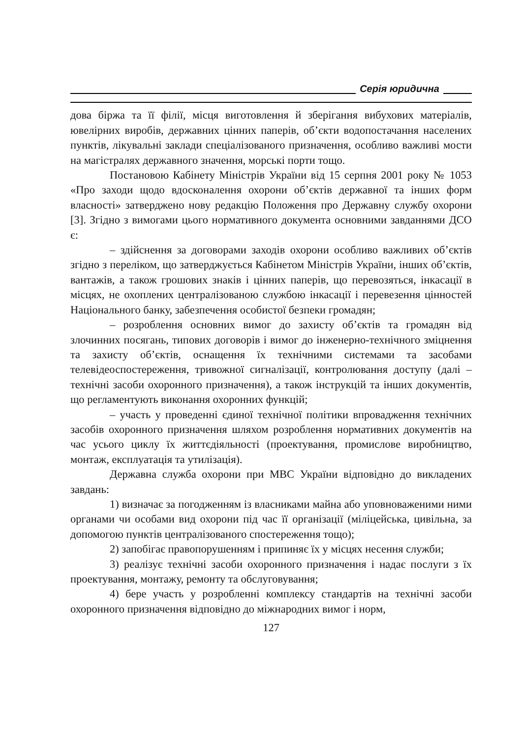Серія юридична
дова біржа та її філії, місця виготовлення й зберігання вибухових матеріалів, ювелірних виробів, державних цінних паперів, об’єкти водопостачання населених пунктів, лікувальні заклади спеціалізованого призначення, особливо важливі мости на магістралях державного значення, морські порти тощо.
Постановою Кабінету Міністрів України від 15 серпня 2001 року № 1053 «Про заходи щодо вдосконалення охорони об’єктів державної та інших форм власності» затверджено нову редакцію Положення про Державну службу охорони [3]. Згідно з вимогами цього нормативного документа основними завданнями ДСО є:
– здійснення за договорами заходів охорони особливо важливих об’єктів згідно з переліком, що затверджується Кабінетом Міністрів України, інших об’єктів, вантажів, а також грошових знаків і цінних паперів, що перевозяться, інкасації в місцях, не охоплених централізованою службою інкасації і перевезення цінностей Національного банку, забезпечення особистої безпеки громадян;
– розроблення основних вимог до захисту об’єктів та громадян від злочинних посягань, типових договорів і вимог до інженерно-технічного зміцнення та захисту об’єктів, оснащення їх технічними системами та засобами телевідеоспостереження, тривожної сигналізації, контролювання доступу (далі – технічні засоби охоронного призначення), а також інструкцій та інших документів, що регламентують виконання охоронних функцій;
– участь у проведенні єдиної технічної політики впровадження технічних засобів охоронного призначення шляхом розроблення нормативних документів на час усього циклу їх життєдіяльності (проектування, промислове виробництво, монтаж, експлуатація та утилізація).
Державна служба охорони при МВС України відповідно до викладених завдань:
1) визначає за погодженням із власниками майна або уповноваженими ними органами чи особами вид охорони під час її організації (міліцейська, цивільна, за допомогою пунктів централізованого спостереження тощо);
2) запобігає правопорушенням і припиняє їх у місцях несення служби;
3) реалізує технічні засоби охоронного призначення і надає послуги з їх проектування, монтажу, ремонту та обслуговування;
4) бере участь у розробленні комплексу стандартів на технічні засоби охоронного призначення відповідно до міжнародних вимог і норм,
127